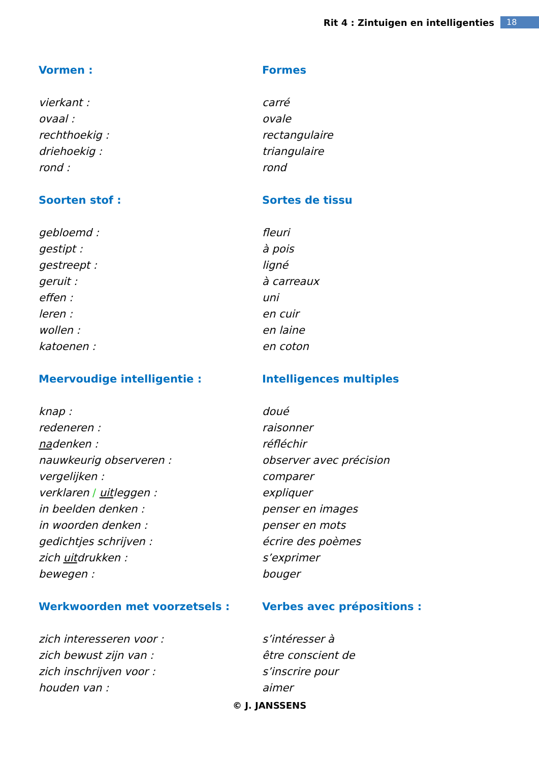Rit 4 : Zintuigen en intelligenties 18
| Vormen : | Formes |
| vierkant : | carré |
| ovaal : | ovale |
| rechthoekig : | rectangulaire |
| driehoekig : | triangulaire |
| rond : | rond |
| Soorten stof : | Sortes de tissu |
| gebloemd : | fleuri |
| gestipt : | à pois |
| gestreept : | ligné |
| geruit : | à carreaux |
| effen : | uni |
| leren : | en cuir |
| wollen : | en laine |
| katoenen : | en coton |
| Meervoudige intelligentie : | Intelligences multiples |
| knap : | doué |
| redeneren : | raisonner |
| na denken : | réfléchir |
| nauwkeurig observeren : | observer avec précision |
| vergelijken : | comparer |
| verklaren / uit leggen : | expliquer |
| in beelden denken : | penser en images |
| in woorden denken : | penser en mots |
| gedichtjes schrijven : | écrire des poèmes |
| zich uit drukken : | s’exprimer |
| bewegen : | bouger |
| Werkwoorden met voorzetsels : | Verbes avec prépositions : |
| zich interesseren voor : | s’intéresser à |
| zich bewust zijn van : | être conscient de |
| zich inschrijven voor : | s’inscrire pour |
| houden van : | aimer |
© J. JANSSENS